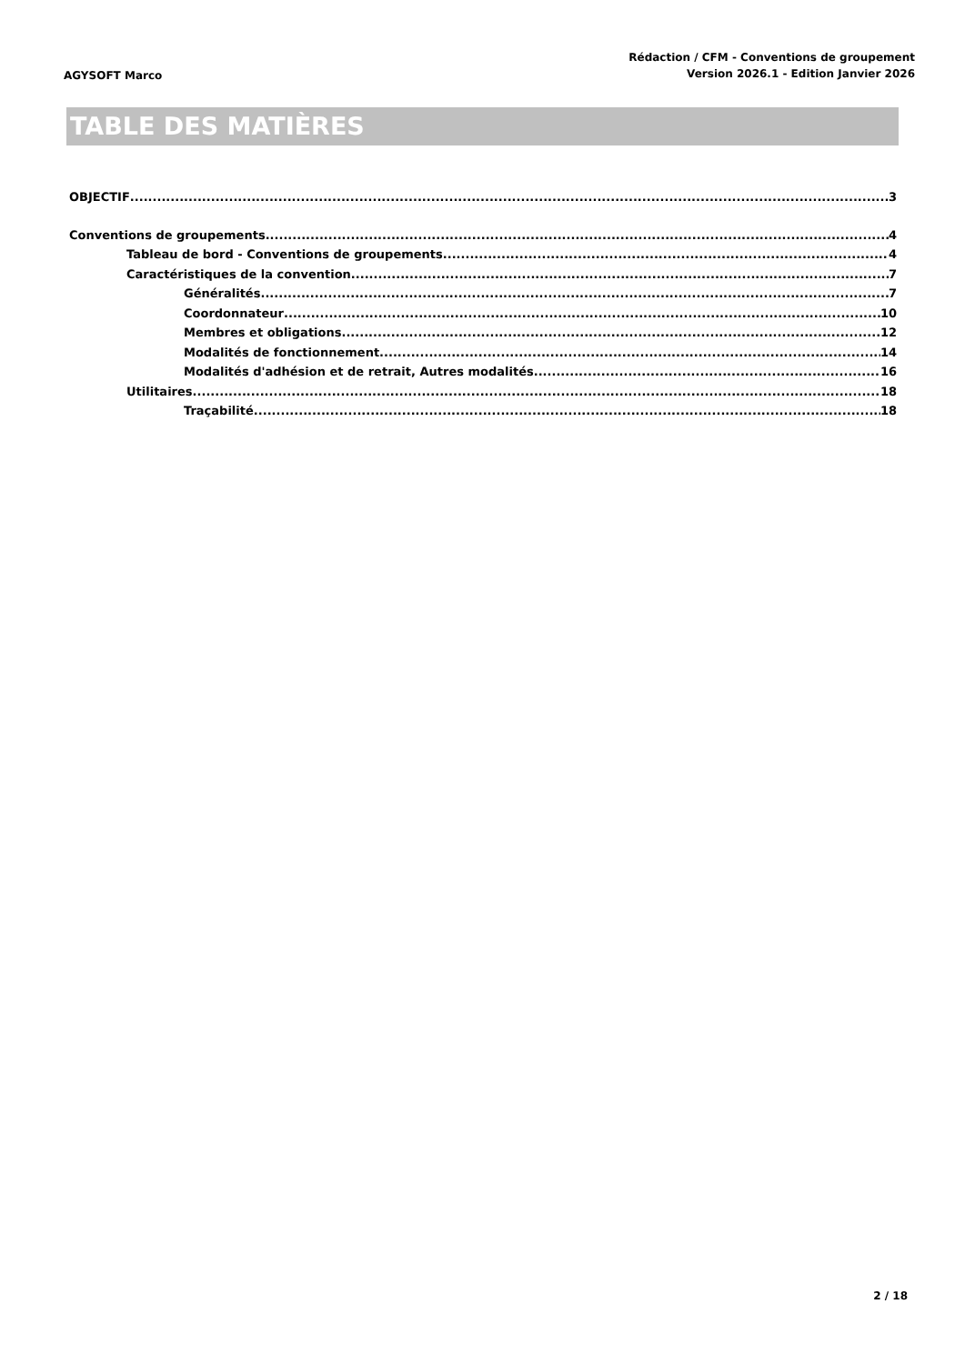AGYSOFT Marco
Rédaction / CFM - Conventions de groupement
Version 2026.1 - Edition Janvier 2026
TABLE DES MATIÈRES
OBJECTIF 3
Conventions de groupements 4
Tableau de bord - Conventions de groupements 4
Caractéristiques de la convention 7
Généralités 7
Coordonnateur 10
Membres et obligations 12
Modalités de fonctionnement 14
Modalités d'adhésion et de retrait, Autres modalités 16
Utilitaires 18
Traçabilité 18
2 / 18